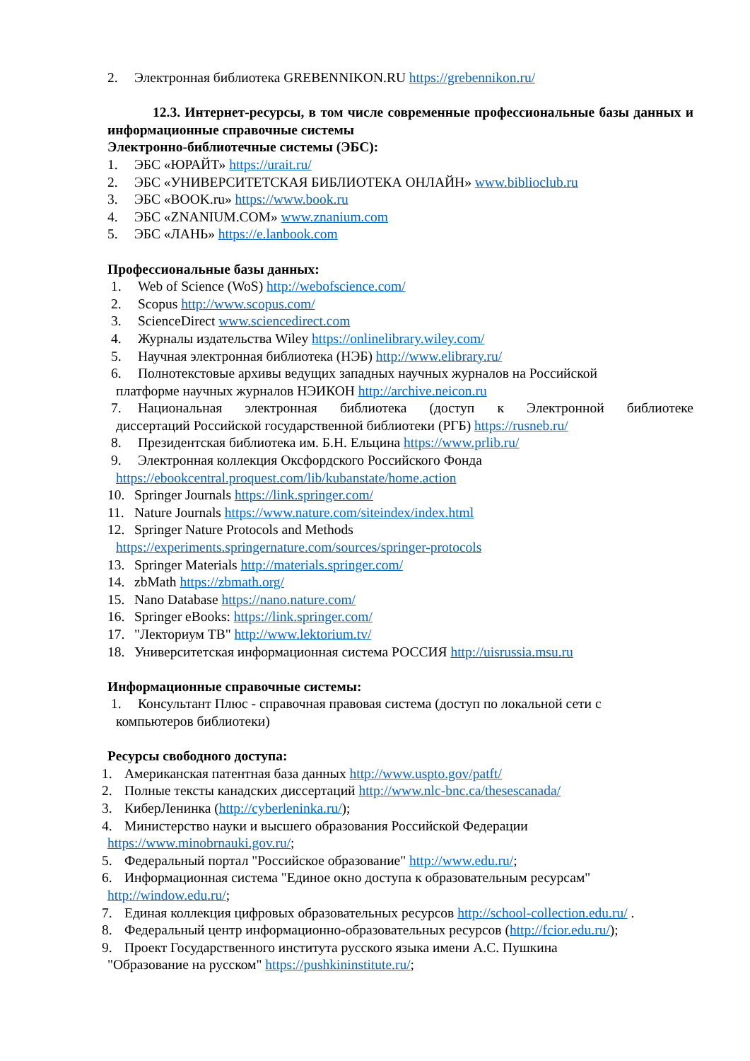2. Электронная библиотека GREBENNIKON.RU https://grebennikon.ru/
12.3. Интернет-ресурсы, в том числе современные профессиональные базы данных и информационные справочные системы
Электронно-библиотечные системы (ЭБС):
1. ЭБС «ЮРАЙТ» https://urait.ru/
2. ЭБС «УНИВЕРСИТЕТСКАЯ БИБЛИОТЕКА ОНЛАЙН» www.biblioclub.ru
3. ЭБС «BOOK.ru» https://www.book.ru
4. ЭБС «ZNANIUM.COM» www.znanium.com
5. ЭБС «ЛАНЬ» https://e.lanbook.com
Профессиональные базы данных:
1. Web of Science (WoS) http://webofscience.com/
2. Scopus http://www.scopus.com/
3. ScienceDirect www.sciencedirect.com
4. Журналы издательства Wiley https://onlinelibrary.wiley.com/
5. Научная электронная библиотека (НЭБ) http://www.elibrary.ru/
6. Полнотекстовые архивы ведущих западных научных журналов на Российской
платформе научных журналов НЭИКОН http://archive.neicon.ru
7. Национальная электронная библиотека (доступ к Электронной библиотеке
диссертаций Российской государственной библиотеки (РГБ) https://rusneb.ru/
8. Президентская библиотека им. Б.Н. Ельцина https://www.prlib.ru/
9. Электронная коллекция Оксфордского Российского Фонда
https://ebookcentral.proquest.com/lib/kubanstate/home.action
10. Springer Journals https://link.springer.com/
11. Nature Journals https://www.nature.com/siteindex/index.html
12. Springer Nature Protocols and Methods
https://experiments.springernature.com/sources/springer-protocols
13. Springer Materials http://materials.springer.com/
14. zbMath https://zbmath.org/
15. Nano Database https://nano.nature.com/
16. Springer eBooks: https://link.springer.com/
17. "Лекториум ТВ" http://www.lektorium.tv/
18. Университетская информационная система РОССИЯ http://uisrussia.msu.ru
Информационные справочные системы:
1. Консультант Плюс - справочная правовая система (доступ по локальной сети с
компьютеров библиотеки)
Ресурсы свободного доступа:
1. Американская патентная база данных http://www.uspto.gov/patft/
2. Полные тексты канадских диссертаций http://www.nlc-bnc.ca/thesescanada/
3. КиберЛенинка (http://cyberleninka.ru/);
4. Министерство науки и высшего образования Российской Федерации
https://www.minobrnauki.gov.ru/;
5. Федеральный портал "Российское образование" http://www.edu.ru/;
6. Информационная система "Единое окно доступа к образовательным ресурсам"
http://window.edu.ru/;
7. Единая коллекция цифровых образовательных ресурсов http://school-collection.edu.ru/ .
8. Федеральный центр информационно-образовательных ресурсов (http://fcior.edu.ru/);
9. Проект Государственного института русского языка имени А.С. Пушкина
"Образование на русском" https://pushkininstitute.ru/;